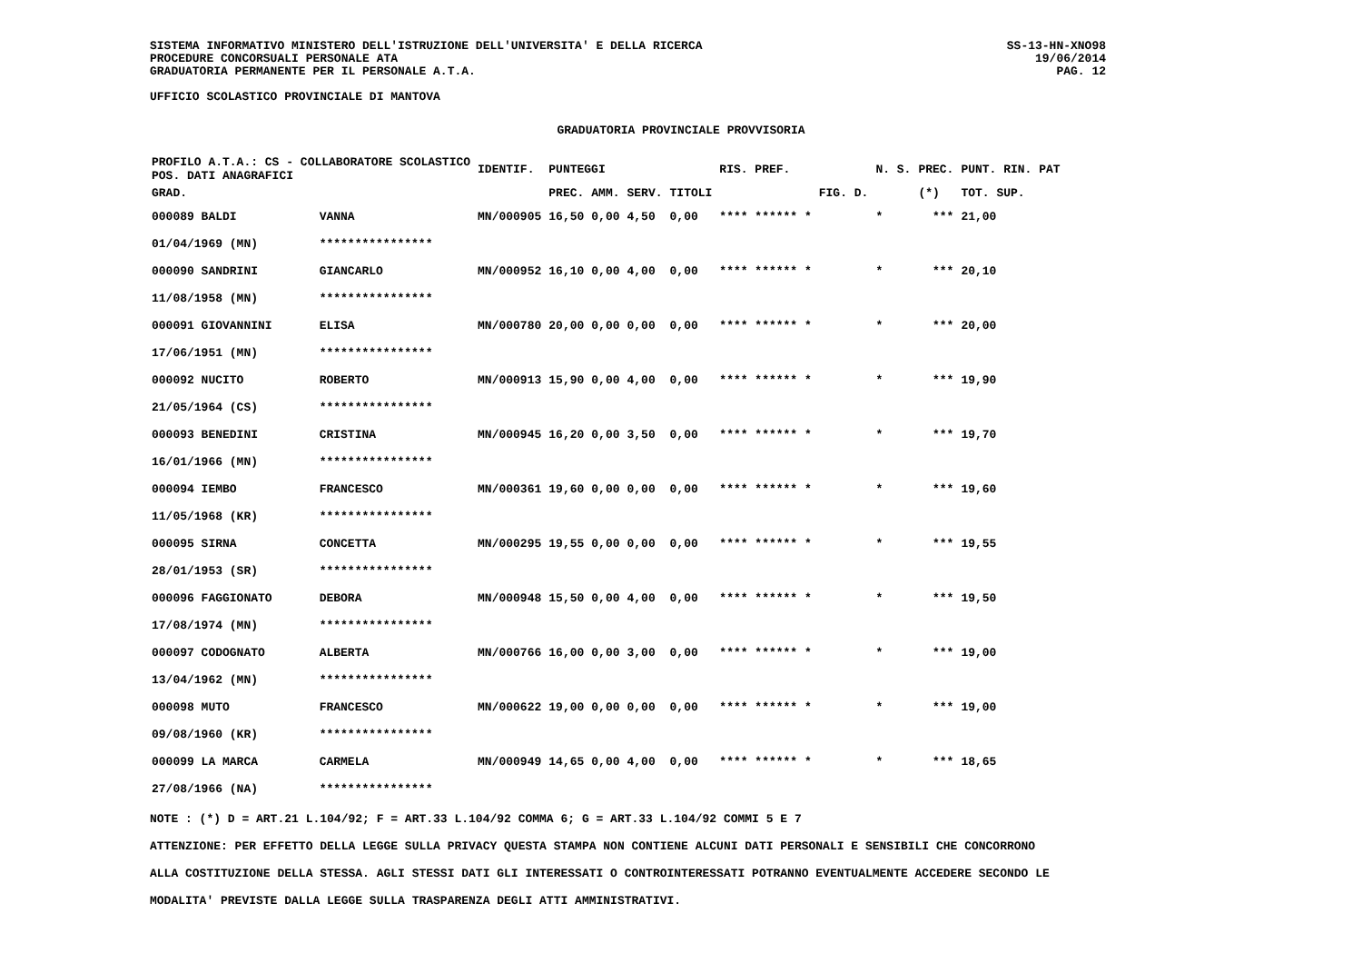SISTEMA INFORMATIVO MINISTERO DELL'ISTRUZIONE DELL'UNIVERSITA' E DELLA RICERCA
PROCEDURE CONCORSUALI PERSONALE ATA
GRADUATORIA PERMANENTE PER IL PERSONALE A.T.A.
UFFICIO SCOLASTICO PROVINCIALE DI MANTOVA
SS-13-HN-XNO98
19/06/2014
PAG. 12
GRADUATORIA PROVINCIALE PROVVISORIA
| PROFILO A.T.A.: CS - COLLABORATORE SCOLASTICO POS. DATI ANAGRAFICI | | | IDENTIF. | PUNTEGGI | | | | RIS. PREF. | | N. S. | PREC. | PUNT. RIN. PAT |
| --- | --- | --- | --- | --- | --- | --- | --- | --- | --- | --- | --- | --- |
| GRAD. | | | | PREC. | AMM. | SERV. | TITOLI | | FIG. D. | | (*) | TOT. SUP. |
| 000089 BALDI | | VANNA | MN/000905 | 16,50 | 0,00 | 4,50 | 0,00 | **** ****** * | | * | *** | 21,00 |
| 01/04/1969 (MN) | | **************** | | | | | | | | | | |
| 000090 SANDRINI | | GIANCARLO | MN/000952 | 16,10 | 0,00 | 4,00 | 0,00 | **** ****** * | | * | *** | 20,10 |
| 11/08/1958 (MN) | | **************** | | | | | | | | | | |
| 000091 GIOVANNINI | | ELISA | MN/000780 | 20,00 | 0,00 | 0,00 | 0,00 | **** ****** * | | * | *** | 20,00 |
| 17/06/1951 (MN) | | **************** | | | | | | | | | | |
| 000092 NUCITO | | ROBERTO | MN/000913 | 15,90 | 0,00 | 4,00 | 0,00 | **** ****** * | | * | *** | 19,90 |
| 21/05/1964 (CS) | | **************** | | | | | | | | | | |
| 000093 BENEDINI | | CRISTINA | MN/000945 | 16,20 | 0,00 | 3,50 | 0,00 | **** ****** * | | * | *** | 19,70 |
| 16/01/1966 (MN) | | **************** | | | | | | | | | | |
| 000094 IEMBO | | FRANCESCO | MN/000361 | 19,60 | 0,00 | 0,00 | 0,00 | **** ****** * | | * | *** | 19,60 |
| 11/05/1968 (KR) | | **************** | | | | | | | | | | |
| 000095 SIRNA | | CONCETTA | MN/000295 | 19,55 | 0,00 | 0,00 | 0,00 | **** ****** * | | * | *** | 19,55 |
| 28/01/1953 (SR) | | **************** | | | | | | | | | | |
| 000096 FAGGIONATO | | DEBORA | MN/000948 | 15,50 | 0,00 | 4,00 | 0,00 | **** ****** * | | * | *** | 19,50 |
| 17/08/1974 (MN) | | **************** | | | | | | | | | | |
| 000097 CODOGNATO | | ALBERTA | MN/000766 | 16,00 | 0,00 | 3,00 | 0,00 | **** ****** * | | * | *** | 19,00 |
| 13/04/1962 (MN) | | **************** | | | | | | | | | | |
| 000098 MUTO | | FRANCESCO | MN/000622 | 19,00 | 0,00 | 0,00 | 0,00 | **** ****** * | | * | *** | 19,00 |
| 09/08/1960 (KR) | | **************** | | | | | | | | | | |
| 000099 LA MARCA | | CARMELA | MN/000949 | 14,65 | 0,00 | 4,00 | 0,00 | **** ****** * | | * | *** | 18,65 |
| 27/08/1966 (NA) | | **************** | | | | | | | | | | |
NOTE : (*) D = ART.21 L.104/92; F = ART.33 L.104/92 COMMA 6; G = ART.33 L.104/92 COMMI 5 E 7
ATTENZIONE: PER EFFETTO DELLA LEGGE SULLA PRIVACY QUESTA STAMPA NON CONTIENE ALCUNI DATI PERSONALI E SENSIBILI CHE CONCORRONO
ALLA COSTITUZIONE DELLA STESSA. AGLI STESSI DATI GLI INTERESSATI O CONTROINTERESSATI POTRANNO EVENTUALMENTE ACCEDERE SECONDO LE
MODALITA' PREVISTE DALLA LEGGE SULLA TRASPARENZA DEGLI ATTI AMMINISTRATIVI.